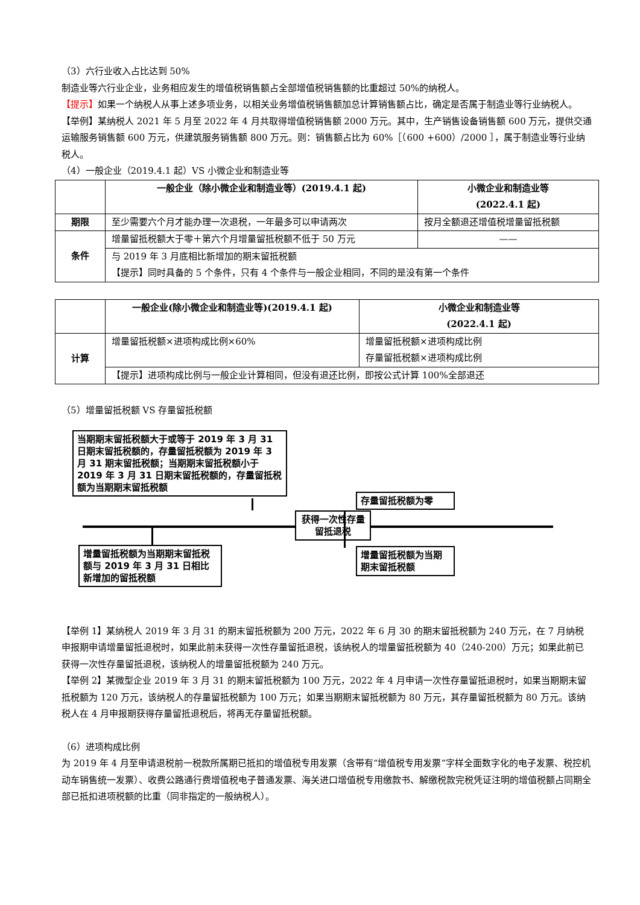（3）六行业收入占比达到 50%
制造业等六行业企业，业务相应发生的增值税销售额占全部增值税销售额的比重超过 50%的纳税人。
【提示】如果一个纳税人从事上述多项业务，以相关业务增值税销售额加总计算销售额占比，确定是否属于制造业等行业纳税人。
【举例】某纳税人 2021 年 5 月至 2022 年 4 月共取得增值税销售额 2000 万元。其中，生产销售设备销售额 600 万元，提供交通运输服务销售额 600 万元，供建筑服务销售额 800 万元。则：销售额占比为 60%［（600 +600）/2000 ］，属于制造业等行业纳税人。
（4）一般企业（2019.4.1 起）VS 小微企业和制造业等
| | 一般企业（除小微企业和制造业等）(2019.4.1 起) | 小微企业和制造业等 (2022.4.1 起) |
| 期限 | 至少需要六个月才能办理一次退税，一年最多可以申请两次 | 按月全额退还增值税增量留抵税额 |
| 条件 | 增量留抵税额大于零＋第六个月增量留抵税额不低于 50 万元 | —— |
| | 与 2019 年 3 月底相比新增加的期末留抵税额 【提示】同时具备的 5 个条件，只有 4 个条件与一般企业相同，不同的是没有第一个条件 | |
| | 一般企业(除小微企业和制造业等)(2019.4.1 起) | 小微企业和制造业等 (2022.4.1 起) |
| 计算 | 增量留抵税额×进项构成比例×60% | 增量留抵税额×进项构成比例 存量留抵税额×进项构成比例 |
| | 【提示】进项构成比例与一般企业计算相同，但没有退还比例，即按公式计算 100%全部退还 | |
（5）增量留抵税额 VS 存量留抵税额
当期期末留抵税额大于或等于 2019 年 3 月 31 日期末留抵税额的，存量留抵税额为 2019 年 3 月 31 期末留抵税额；当期期末留抵税额小于 2019 年 3 月 31 日期末留抵税额的，存量留抵税额为当期期末留抵税额
获得一次性存量留抵退税
存量留抵税额为零
增量留抵税额为当期期末留抵税额与 2019 年 3 月 31 日相比新增加的留抵税额
增量留抵税额为当期期末留抵税额
【举例 1】某纳税人 2019 年 3 月 31 的期末留抵税额为 200 万元，2022 年 6 月 30 的期末留抵税额为 240 万元，在 7 月纳税申报期申请增量留抵退税时，如果此前未获得一次性存量留抵退税，该纳税人的增量留抵税额为 40（240-200）万元；如果此前已获得一次性存量留抵退税，该纳税人的增量留抵税额为 240 万元。
【举例 2】某微型企业 2019 年 3 月 31 的期末留抵税额为 100 万元，2022 年 4 月申请一次性存量留抵退税时，如果当期期末留抵税额为 120 万元，该纳税人的存量留抵税额为 100 万元；如果当期期末留抵税额为 80 万元，其存量留抵税额为 80 万元。该纳税人在 4 月申报期获得存量留抵退税后，将再无存量留抵税额。
（6）进项构成比例
为 2019 年 4 月至申请退税前一税款所属期已抵扣的增值税专用发票（含带有“增值税专用发票”字样全面数字化的电子发票、税控机动车销售统一发票）、收费公路通行费增值税电子普通发票、海关进口增值税专用缴款书、解缴税款完税凭证注明的增值税额占同期全部已抵扣进项税额的比重（同非指定的一般纳税人）。